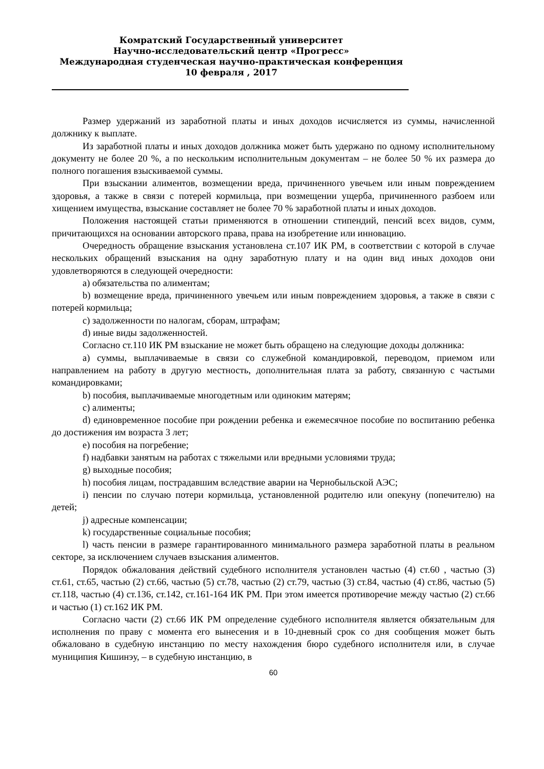Комратский Государственный университет
Научно-исследовательский центр «Прогресс»
Международная студенческая научно-практическая конференция
10 февраля , 2017
Размер удержаний из заработной платы и иных доходов исчисляется из суммы, начисленной должнику к выплате.
Из заработной платы и иных доходов должника может быть удержано по одному исполнительному документу не более 20 %, а по нескольким исполнительным документам – не более 50 % их размера до полного погашения взыскиваемой суммы.
При взыскании алиментов, возмещении вреда, причиненного увечьем или иным повреждением здоровья, а также в связи с потерей кормильца, при возмещении ущерба, причиненного разбоем или хищением имущества, взыскание составляет не более 70 % заработной платы и иных доходов.
Положения настоящей статьи применяются в отношении стипендий, пенсий всех видов, сумм, причитающихся на основании авторского права, права на изобретение или инновацию.
Очередность обращение взыскания установлена ст.107 ИК РМ, в соответствии с которой в случае нескольких обращений взыскания на одну заработную плату и на один вид иных доходов они удовлетворяются в следующей очередности:
a) обязательства по алиментам;
b) возмещение вреда, причиненного увечьем или иным повреждением здоровья, а также в связи с потерей кормильца;
c) задолженности по налогам, сборам, штрафам;
d) иные виды задолженностей.
Согласно ст.110 ИК РМ взыскание не может быть обращено на следующие доходы должника:
a) суммы, выплачиваемые в связи со служебной командировкой, переводом, приемом или направлением на работу в другую местность, дополнительная плата за работу, связанную с частыми командировками;
b) пособия, выплачиваемые многодетным или одиноким матерям;
c) алименты;
d) единовременное пособие при рождении ребенка и ежемесячное пособие по воспитанию ребенка до достижения им возраста 3 лет;
e) пособия на погребение;
f) надбавки занятым на работах с тяжелыми или вредными условиями труда;
g) выходные пособия;
h) пособия лицам, пострадавшим вследствие аварии на Чернобыльской АЭС;
i) пенсии по случаю потери кормильца, установленной родителю или опекуну (попечителю) на детей;
j) адресные компенсации;
k) государственные социальные пособия;
l) часть пенсии в размере гарантированного минимального размера заработной платы в реальном секторе, за исключением случаев взыскания алиментов.
Порядок обжалования действий судебного исполнителя установлен частью (4) ст.60 , частью (3) ст.61, ст.65, частью (2) ст.66, частью (5) ст.78, частью (2) ст.79, частью (3) ст.84, частью (4) ст.86, частью (5) ст.118, частью (4) ст.136, ст.142, ст.161-164 ИК РМ. При этом имеется противоречие между частью (2) ст.66 и частью (1) ст.162 ИК РМ.
Согласно части (2) ст.66 ИК РМ определение судебного исполнителя является обязательным для исполнения по праву с момента его вынесения и в 10-дневный срок со дня сообщения может быть обжаловано в судебную инстанцию по месту нахождения бюро судебного исполнителя или, в случае муниципия Кишинэу, – в судебную инстанцию, в
60